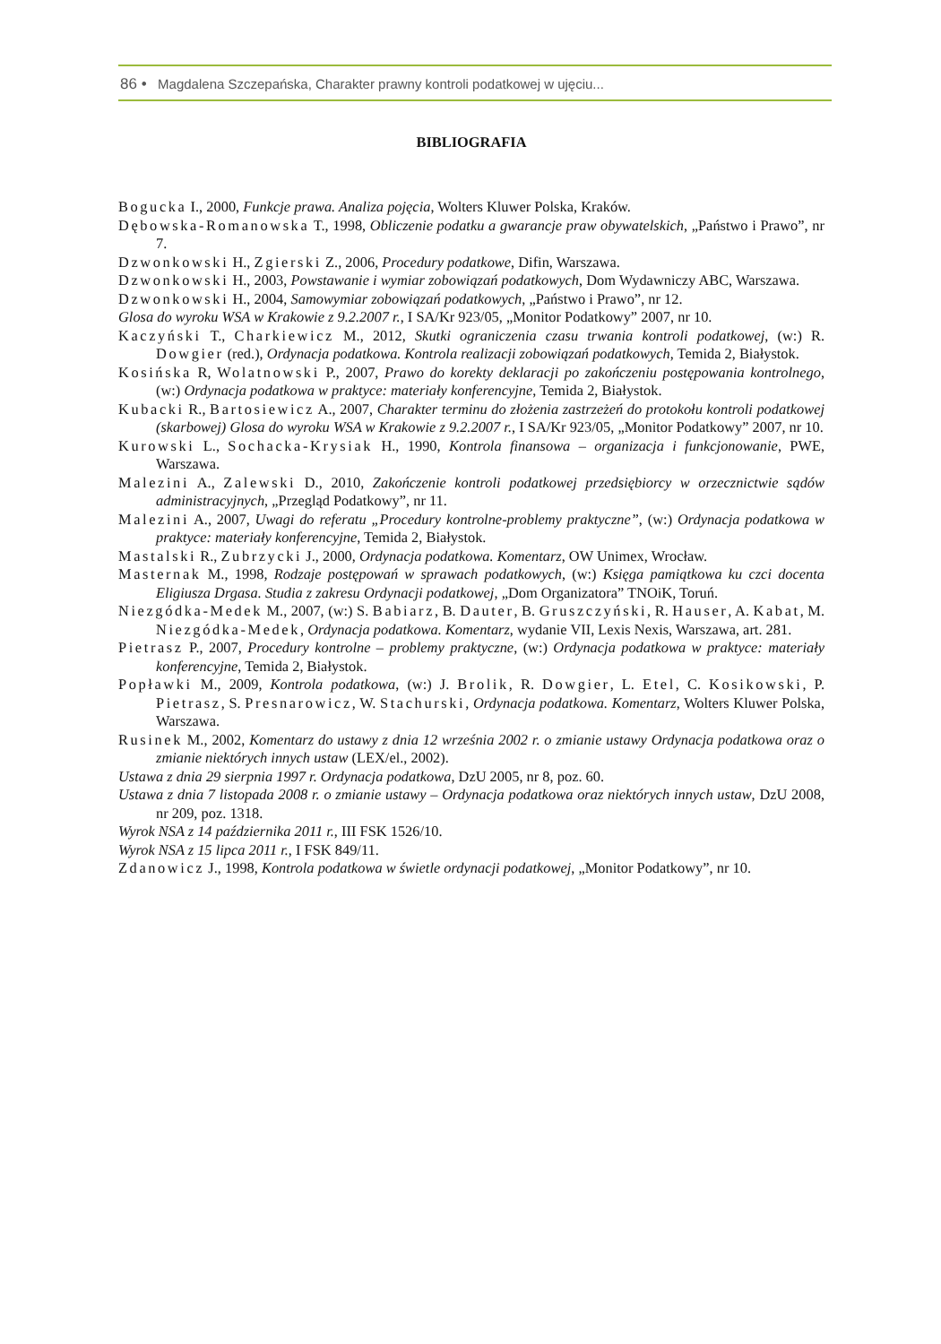86 • Magdalena Szczepańska, Charakter prawny kontroli podatkowej w ujęciu...
BIBLIOGRAFIA
Bogucka I., 2000, Funkcje prawa. Analiza pojęcia, Wolters Kluwer Polska, Kraków.
Dębowska-Romanowska T., 1998, Obliczenie podatku a gwarancje praw obywatelskich, „Państwo i Prawo”, nr 7.
Dzwonkowski H., Zgierski Z., 2006, Procedury podatkowe, Difin, Warszawa.
Dzwonkowski H., 2003, Powstawanie i wymiar zobowiązań podatkowych, Dom Wydawniczy ABC, Warszawa.
Dzwonkowski H., 2004, Samowymiar zobowiązań podatkowych, „Państwo i Prawo”, nr 12.
Glosa do wyroku WSA w Krakowie z 9.2.2007 r., I SA/Kr 923/05, „Monitor Podatkowy” 2007, nr 10.
Kaczyński T., Charkiewicz M., 2012, Skutki ograniczenia czasu trwania kontroli podatkowej, (w:) R. Dowgier (red.), Ordynacja podatkowa. Kontrola realizacji zobowiązań podatkowych, Temida 2, Białystok.
Kosińska R, Wolatnowski P., 2007, Prawo do korekty deklaracji po zakończeniu postępowania kontrolnego, (w:) Ordynacja podatkowa w praktyce: materiały konferencyjne, Temida 2, Białystok.
Kubacki R., Bartosiewicz A., 2007, Charakter terminu do złożenia zastrzeżeń do protokołu kontroli podatkowej (skarbowej) Glosa do wyroku WSA w Krakowie z 9.2.2007 r., I SA/Kr 923/05, „Monitor Podatkowy” 2007, nr 10.
Kurowski L., Sochacka-Krysiak H., 1990, Kontrola finansowa – organizacja i funkcjonowanie, PWE, Warszawa.
Malezini A., Zalewski D., 2010, Zakończenie kontroli podatkowej przedsiębiorcy w orzecznictwie sądów administracyjnych, „Przegląd Podatkowy”, nr 11.
Malezini A., 2007, Uwagi do referatu „Procedury kontrolne-problemy praktyczne”, (w:) Ordynacja podatkowa w praktyce: materiały konferencyjne, Temida 2, Białystok.
Mastalski R., Zubrzycki J., 2000, Ordynacja podatkowa. Komentarz, OW Unimex, Wrocław.
Masternak M., 1998, Rodzaje postępowań w sprawach podatkowych, (w:) Księga pamiątkowa ku czci docenta Eligiusza Drgasa. Studia z zakresu Ordynacji podatkowej, „Dom Organizatora” TNOiK, Toruń.
Niezgódka-Medek M., 2007, (w:) S. Babiarz, B. Dauter, B. Gruszczyński, R. Hauser, A. Kabat, M. Niezgódka-Medek, Ordynacja podatkowa. Komentarz, wydanie VII, Lexis Nexis, Warszawa, art. 281.
Pietrasz P., 2007, Procedury kontrolne – problemy praktyczne, (w:) Ordynacja podatkowa w praktyce: materiały konferencyjne, Temida 2, Białystok.
Popławki M., 2009, Kontrola podatkowa, (w:) J. Brolik, R. Dowgier, L. Etel, C. Kosikowski, P. Pietrasz, S. Presnarowicz, W. Stachurski, Ordynacja podatkowa. Komentarz, Wolters Kluwer Polska, Warszawa.
Rusinek M., 2002, Komentarz do ustawy z dnia 12 września 2002 r. o zmianie ustawy Ordynacja podatkowa oraz o zmianie niektórych innych ustaw (LEX/el., 2002).
Ustawa z dnia 29 sierpnia 1997 r. Ordynacja podatkowa, DzU 2005, nr 8, poz. 60.
Ustawa z dnia 7 listopada 2008 r. o zmianie ustawy – Ordynacja podatkowa oraz niektórych innych ustaw, DzU 2008, nr 209, poz. 1318.
Wyrok NSA z 14 października 2011 r., III FSK 1526/10.
Wyrok NSA z 15 lipca 2011 r., I FSK 849/11.
Zdanowicz J., 1998, Kontrola podatkowa w świetle ordynacji podatkowej, „Monitor Podatkowy”, nr 10.